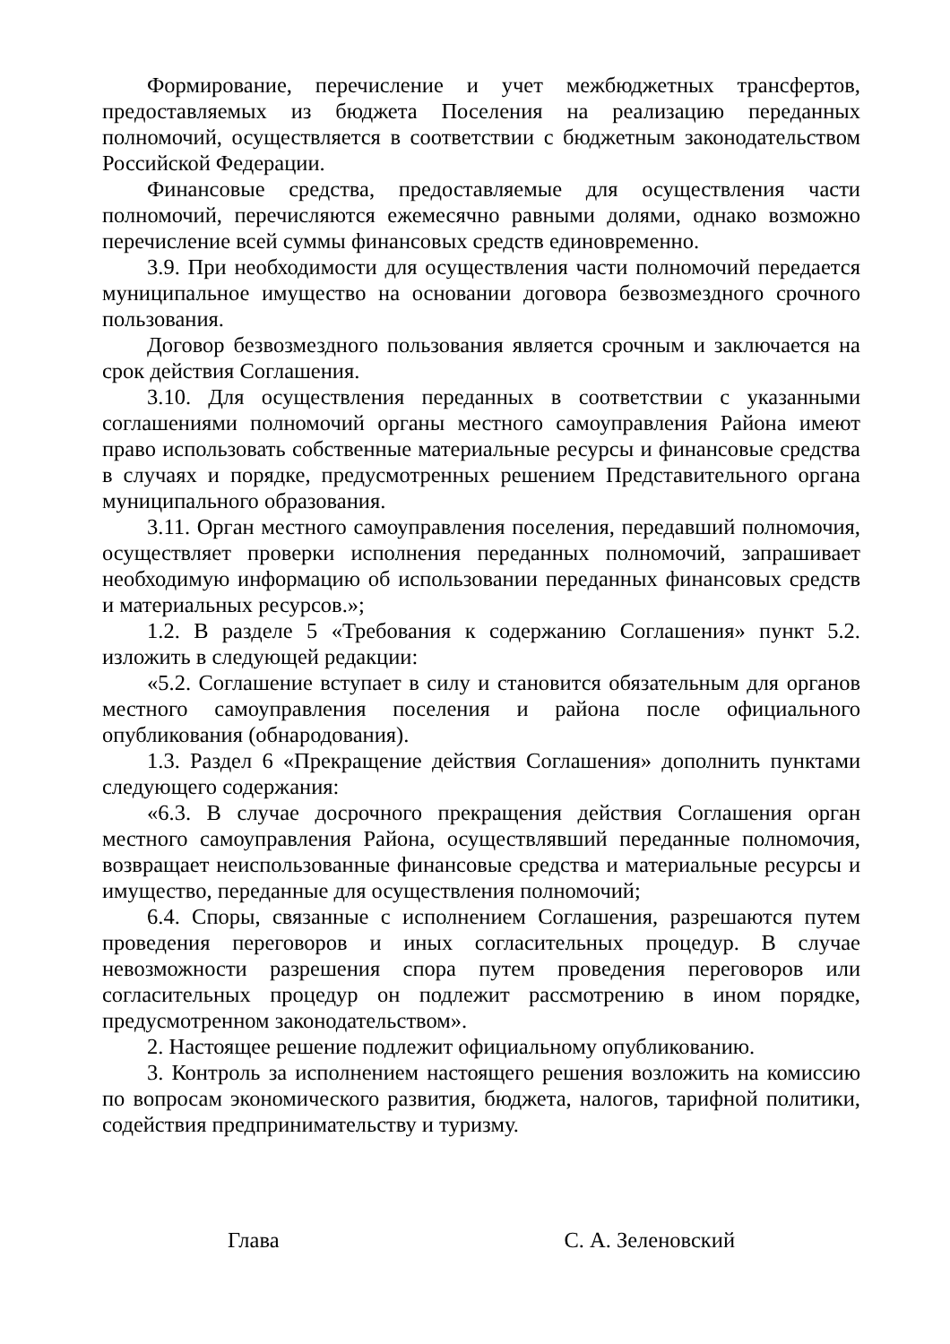Формирование, перечисление и учет межбюджетных трансфертов, предоставляемых из бюджета Поселения на реализацию переданных полномочий, осуществляется в соответствии с бюджетным законодательством Российской Федерации.
Финансовые средства, предоставляемые для осуществления части полномочий, перечисляются ежемесячно равными долями, однако возможно перечисление всей суммы финансовых средств единовременно.
3.9. При необходимости для осуществления части полномочий передается муниципальное имущество на основании договора безвозмездного срочного пользования.
Договор безвозмездного пользования является срочным и заключается на срок действия Соглашения.
3.10. Для осуществления переданных в соответствии с указанными соглашениями полномочий органы местного самоуправления Района имеют право использовать собственные материальные ресурсы и финансовые средства в случаях и порядке, предусмотренных решением Представительного органа муниципального образования.
3.11. Орган местного самоуправления поселения, передавший полномочия, осуществляет проверки исполнения переданных полномочий, запрашивает необходимую информацию об использовании переданных финансовых средств и материальных ресурсов.»;
1.2. В разделе 5 «Требования к содержанию Соглашения» пункт 5.2. изложить в следующей редакции:
«5.2. Соглашение вступает в силу и становится обязательным для органов местного самоуправления поселения и района после официального опубликования (обнародования).
1.3. Раздел 6 «Прекращение действия Соглашения» дополнить пунктами следующего содержания:
«6.3. В случае досрочного прекращения действия Соглашения орган местного самоуправления Района, осуществлявший переданные полномочия, возвращает неиспользованные финансовые средства и материальные ресурсы и имущество, переданные для осуществления полномочий;
6.4. Споры, связанные с исполнением Соглашения, разрешаются путем проведения переговоров и иных согласительных процедур. В случае невозможности разрешения спора путем проведения переговоров или согласительных процедур он подлежит рассмотрению в ином порядке, предусмотренном законодательством».
2. Настоящее решение подлежит официальному опубликованию.
3. Контроль за исполнением настоящего решения возложить на комиссию по вопросам экономического развития, бюджета, налогов, тарифной политики, содействия предпринимательству и туризму.
Глава С. А. Зеленовский